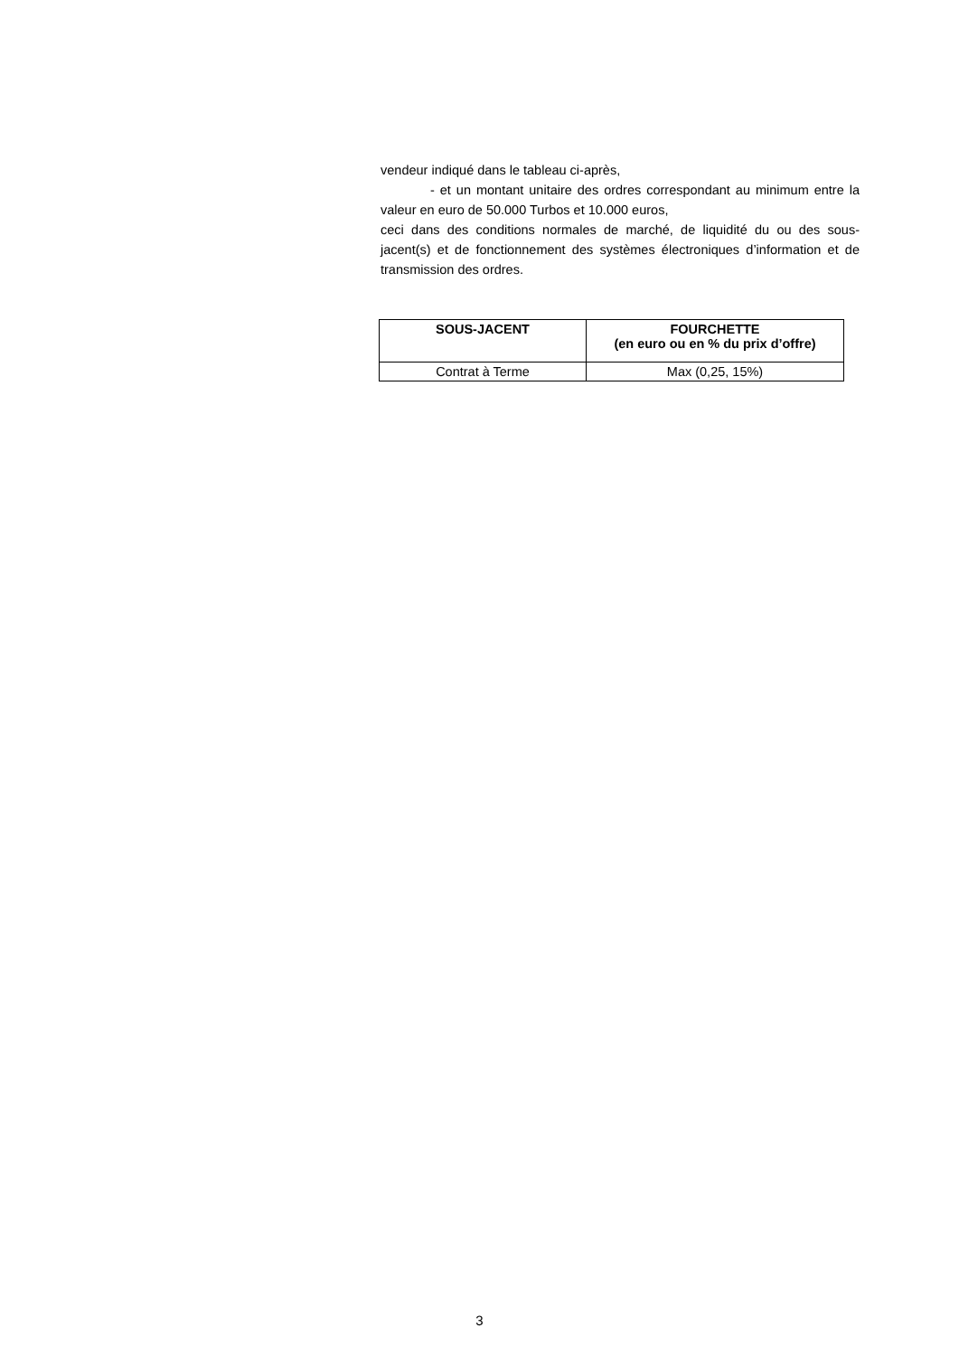vendeur indiqué dans le tableau ci-après,
- et un montant unitaire des ordres correspondant au minimum entre la valeur en euro de 50.000 Turbos et 10.000 euros,
ceci dans des conditions normales de marché, de liquidité du ou des sous-jacent(s) et de fonctionnement des systèmes électroniques d’information et de transmission des ordres.
| SOUS-JACENT | FOURCHETTE (en euro ou en % du prix d’offre) |
| --- | --- |
| Contrat à Terme | Max (0,25, 15%) |
3